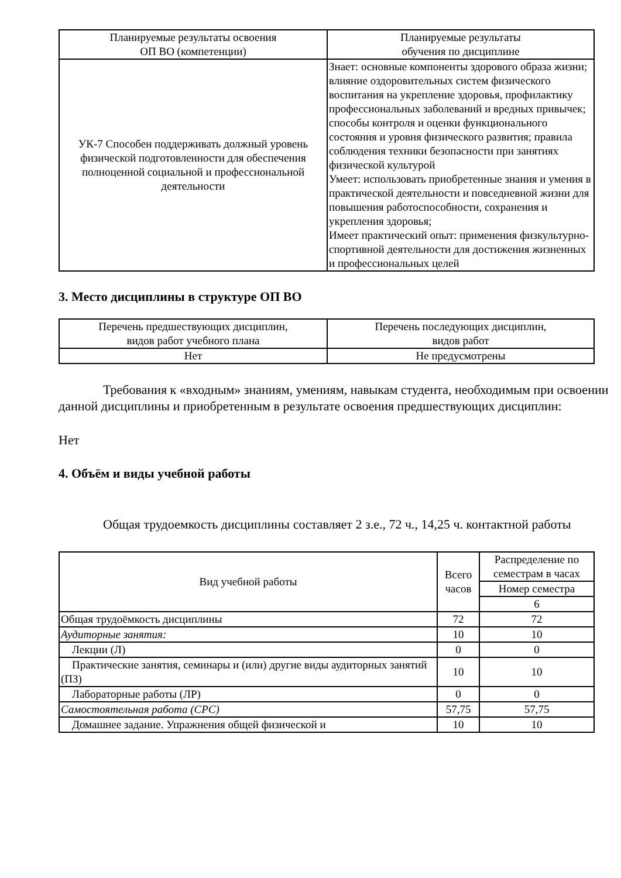| Планируемые результаты освоения ОП ВО (компетенции) | Планируемые результаты обучения по дисциплине |
| --- | --- |
| УК-7 Способен поддерживать должный уровень физической подготовленности для обеспечения полноценной социальной и профессиональной деятельности | Знает: основные компоненты здорового образа жизни; влияние оздоровительных систем физического воспитания на укрепление здоровья, профилактику профессиональных заболеваний и вредных привычек; способы контроля и оценки функционального состояния и уровня физического развития; правила соблюдения техники безопасности при занятиях физической культурой Умеет: использовать приобретенные знания и умения в практической деятельности и повседневной жизни для повышения работоспособности, сохранения и укрепления здоровья; Имеет практический опыт: применения физкультурно-спортивной деятельности для достижения жизненных и профессиональных целей |
3. Место дисциплины в структуре ОП ВО
| Перечень предшествующих дисциплин, видов работ учебного плана | Перечень последующих дисциплин, видов работ |
| --- | --- |
| Нет | Не предусмотрены |
Требования к «входным» знаниям, умениям, навыкам студента, необходимым при освоении данной дисциплины и приобретенным в результате освоения предшествующих дисциплин:
Нет
4. Объём и виды учебной работы
Общая трудоемкость дисциплины составляет 2 з.е., 72 ч., 14,25 ч. контактной работы
| Вид учебной работы | Всего часов | Распределение по семестрам в часах |
| --- | --- | --- |
| | | Номер семестра |
| | | 6 |
| Общая трудоёмкость дисциплины | 72 | 72 |
| Аудиторные занятия: | 10 | 10 |
| Лекции (Л) | 0 | 0 |
| Практические занятия, семинары и (или) другие виды аудиторных занятий (ПЗ) | 10 | 10 |
| Лабораторные работы (ЛР) | 0 | 0 |
| Самостоятельная работа (СРС) | 57,75 | 57,75 |
| Домашнее задание. Упражнения общей физической и | 10 | 10 |